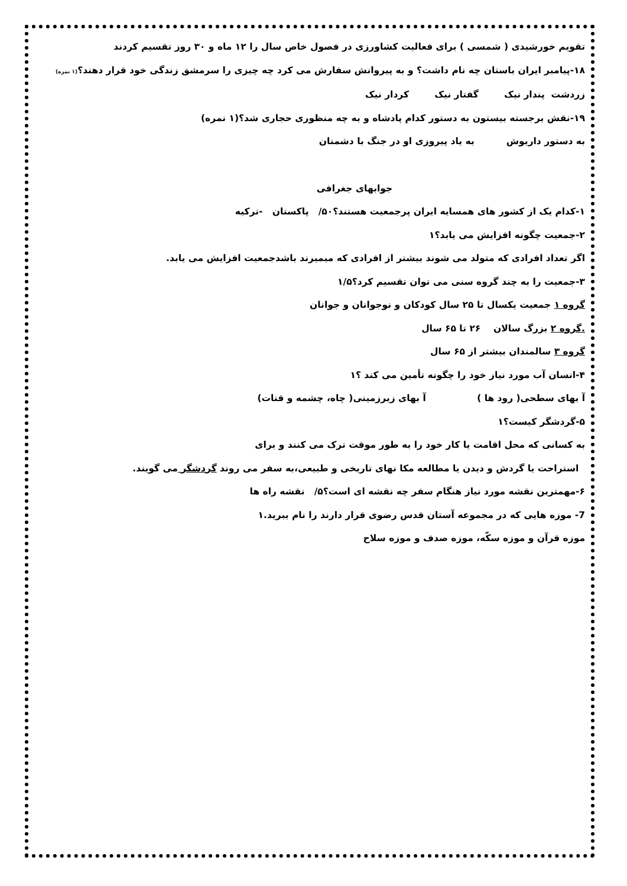تقویم خورشیدی ( شمسی ) برای فعالیت کشاورزی در فصول خاص سال را ۱۲ ماه و ۳۰ روز تقسیم کردند
۱۸-پیامبر ایران باستان چه نام داشت؟ و به پیروانش سفارش می کرد چه چیزی را سرمشق زندگی خود قرار دهند؟(۱ نمره)
زردشت پندار نیک گفتار نیک کردار نیک
۱۹-نقش برجسته بیستون به دستور کدام پادشاه و به چه منظوری حجاری شد؟(۱ نمره)
به دستور داریوش به یاد پیروزی او در جنگ با دشمنان
جوابهای جغرافی
۱-کدام یک از کشور های همسایه ایران پرجمعیت هستند؟۵۰/ پاکستان -ترکیه
۲-جمعیت چگونه افزایش می یابد؟۱
اگر تعداد افرادی که متولد می شوند بیشتر از افرادی که میمیرند باشدجمعیت افزایش می یابد.
۳-جمعیت را به چند گروه سنی می توان تقسیم کرد؟۱/۵
گروه ۱ جمعیت یکسال تا ۲۵ سال کودکان و نوجوانان و جوانان
.گروه ۲ بزرگ سالان ۲۶ تا ۶۵ سال
گروه ۳ سالمندان بیشتر از ۶۵ سال
۴-انسان آب مورد نیاز خود را چگونه تأمین می کند ؟۱
آ بهای سطحی( رود ها ) آ بهای زیرزمینی( چاه، چشمه و قنات)
۵-گردشگر کیست؟۱
به کسانی که محل اقامت یا کار خود را به طور موقت ترک می کنند و برای
استراحت یا گردش و دیدن یا مطالعه مکا نهای تاریخی و طبیعی،به سفر می روند گردشگر می گویند.
۶-مهمترین نقشه مورد نیاز هنگام سفر چه نقشه ای است؟۵/ نقشه راه ها
7- موزه هایی که در مجموعه آستان قدس رضوی قرار دارند را نام ببرید.۱
موزه قرآن و موزه سکّه، موزه صدف و موزه سلاح